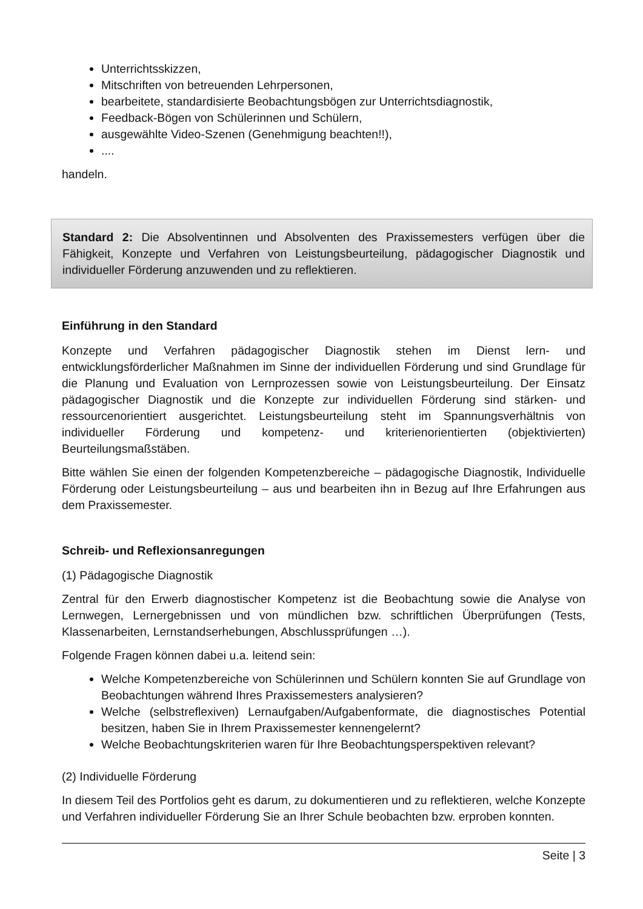Unterrichtsskizzen,
Mitschriften von betreuenden Lehrpersonen,
bearbeitete, standardisierte Beobachtungsbögen zur Unterrichtsdiagnostik,
Feedback-Bögen von Schülerinnen und Schülern,
ausgewählte Video-Szenen (Genehmigung beachten!!),
....
handeln.
Standard 2: Die Absolventinnen und Absolventen des Praxissemesters verfügen über die Fähigkeit, Konzepte und Verfahren von Leistungsbeurteilung, pädagogischer Diagnostik und individueller Förderung anzuwenden und zu reflektieren.
Einführung in den Standard
Konzepte und Verfahren pädagogischer Diagnostik stehen im Dienst lern- und entwicklungsförderlicher Maßnahmen im Sinne der individuellen Förderung und sind Grundlage für die Planung und Evaluation von Lernprozessen sowie von Leistungsbeurteilung. Der Einsatz pädagogischer Diagnostik und die Konzepte zur individuellen Förderung sind stärken- und ressourcenorientiert ausgerichtet. Leistungsbeurteilung steht im Spannungsverhältnis von individueller Förderung und kompetenz- und kriterienorientierten (objektivierten) Beurteilungsmaßstäben.
Bitte wählen Sie einen der folgenden Kompetenzbereiche – pädagogische Diagnostik, Individuelle Förderung oder Leistungsbeurteilung – aus und bearbeiten ihn in Bezug auf Ihre Erfahrungen aus dem Praxissemester.
Schreib- und Reflexionsanregungen
(1) Pädagogische Diagnostik
Zentral für den Erwerb diagnostischer Kompetenz ist die Beobachtung sowie die Analyse von Lernwegen, Lernergebnissen und von mündlichen bzw. schriftlichen Überprüfungen (Tests, Klassenarbeiten, Lernstandserhebungen, Abschlussprüfungen …).
Folgende Fragen können dabei u.a. leitend sein:
Welche Kompetenzbereiche von Schülerinnen und Schülern konnten Sie auf Grundlage von Beobachtungen während Ihres Praxissemesters analysieren?
Welche (selbstreflexiven) Lernaufgaben/Aufgabenformate, die diagnostisches Potential besitzen, haben Sie in Ihrem Praxissemester kennengelernt?
Welche Beobachtungskriterien waren für Ihre Beobachtungsperspektiven relevant?
(2) Individuelle Förderung
In diesem Teil des Portfolios geht es darum, zu dokumentieren und zu reflektieren, welche Konzepte und Verfahren individueller Förderung Sie an Ihrer Schule beobachten bzw. erproben konnten.
Seite | 3